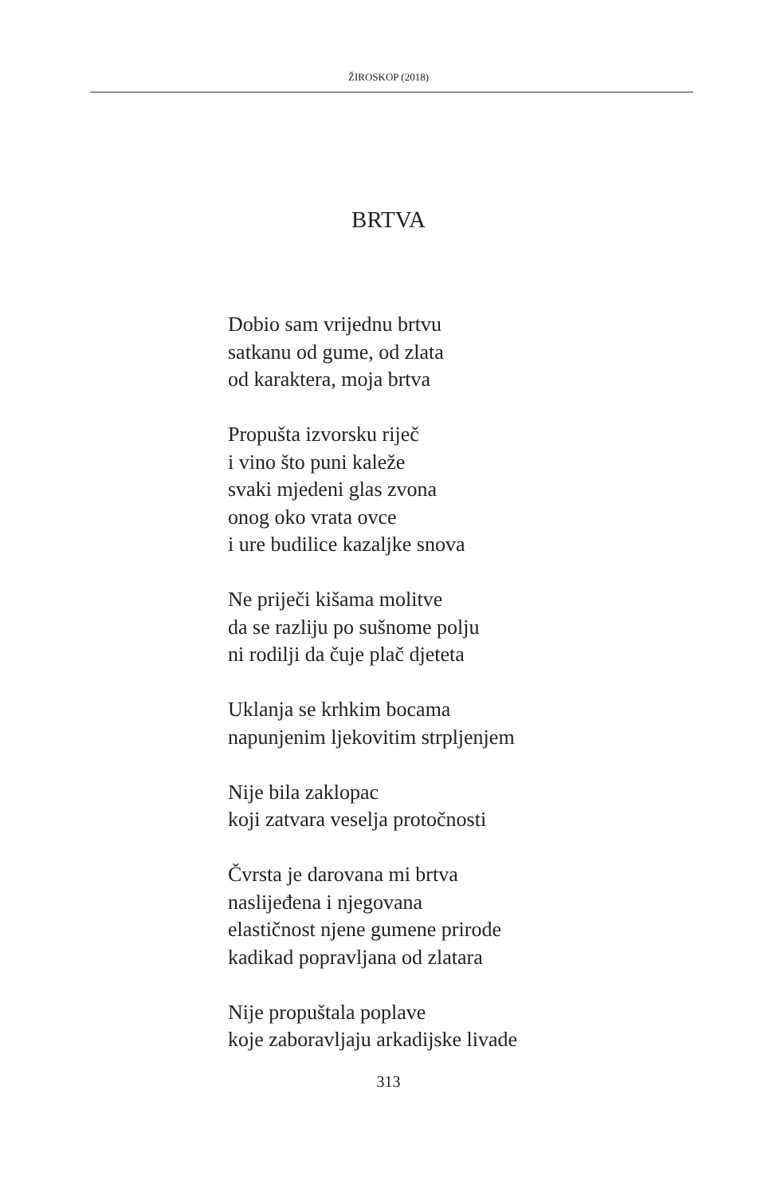ŽIROSKOP (2018)
BRTVA
Dobio sam vrijednu brtvu
satkanu od gume, od zlata
od karaktera, moja brtva
Propušta izvorsku riječ
i vino što puni kaleže
svaki mjedeni glas zvona
onog oko vrata ovce
i ure budilice kazaljke snova
Ne priječi kišama molitve
da se razliju po sušnome polju
ni rodilji da čuje plač djeteta
Uklanja se krhkim bocama
napunjenim ljekovitim strpljenjem
Nije bila zaklopac
koji zatvara veselja protočnosti
Čvrsta je darovana mi brtva
naslijeđena i njegovana
elastičnost njene gumene prirode
kadikad popravljana od zlatara
Nije propuštala poplave
koje zaboravljaju arkadijske livade
313